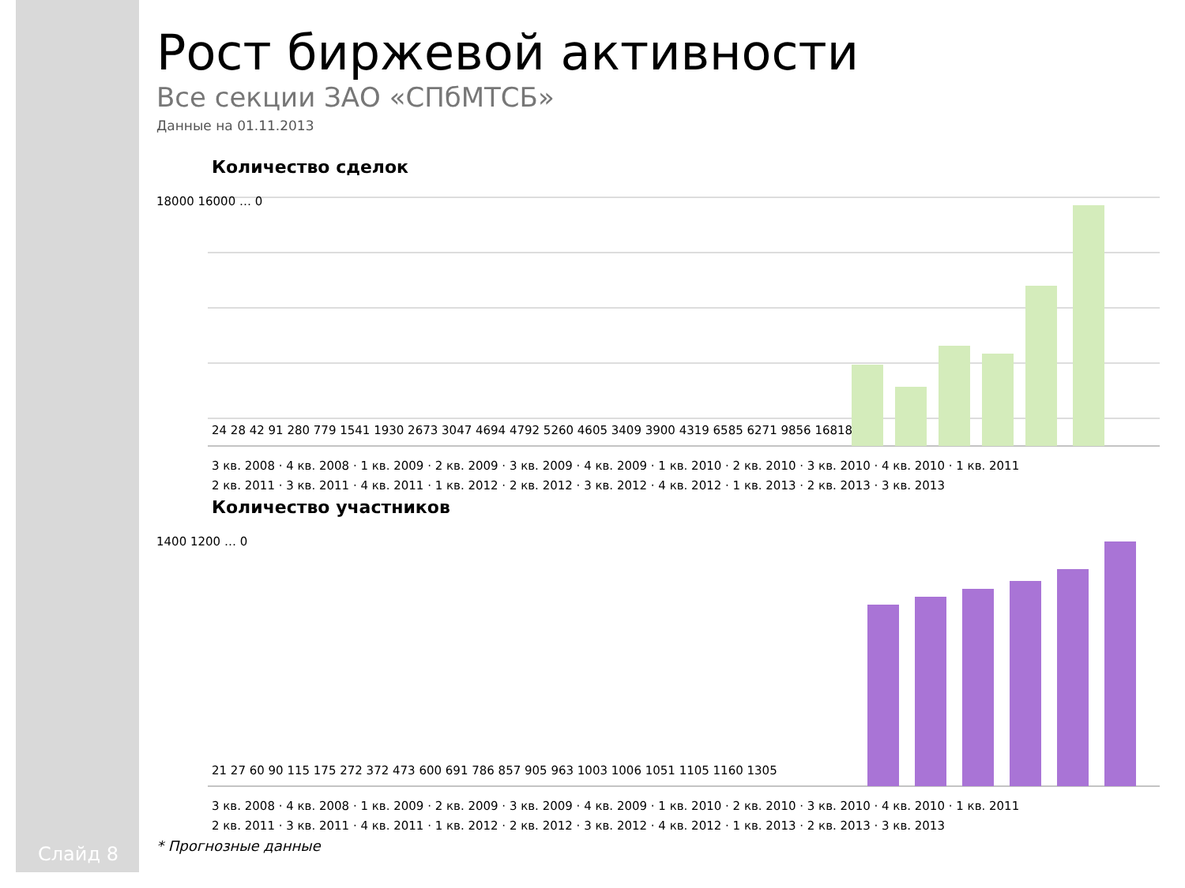Слайд 8
Рост биржевой активности
Все секции ЗАО «СПбМТСБ»
Данные на 01.11.2013
Количество сделок
18000 16000 … 0
24 28 42 91 280 779 1541 1930 2673 3047 4694 4792 5260 4605 3409 3900 4319 6585 6271 9856 16818
3 кв. 2008 · 4 кв. 2008 · 1 кв. 2009 · 2 кв. 2009 · 3 кв. 2009 · 4 кв. 2009 · 1 кв. 2010 · 2 кв. 2010 · 3 кв. 2010 · 4 кв. 2010 · 1 кв. 2011
2 кв. 2011 · 3 кв. 2011 · 4 кв. 2011 · 1 кв. 2012 · 2 кв. 2012 · 3 кв. 2012 · 4 кв. 2012 · 1 кв. 2013 · 2 кв. 2013 · 3 кв. 2013
Количество участников
1400 1200 … 0
21 27 60 90 115 175 272 372 473 600 691 786 857 905 963 1003 1006 1051 1105 1160 1305
3 кв. 2008 · 4 кв. 2008 · 1 кв. 2009 · 2 кв. 2009 · 3 кв. 2009 · 4 кв. 2009 · 1 кв. 2010 · 2 кв. 2010 · 3 кв. 2010 · 4 кв. 2010 · 1 кв. 2011
2 кв. 2011 · 3 кв. 2011 · 4 кв. 2011 · 1 кв. 2012 · 2 кв. 2012 · 3 кв. 2012 · 4 кв. 2012 · 1 кв. 2013 · 2 кв. 2013 · 3 кв. 2013
* Прогнозные данные